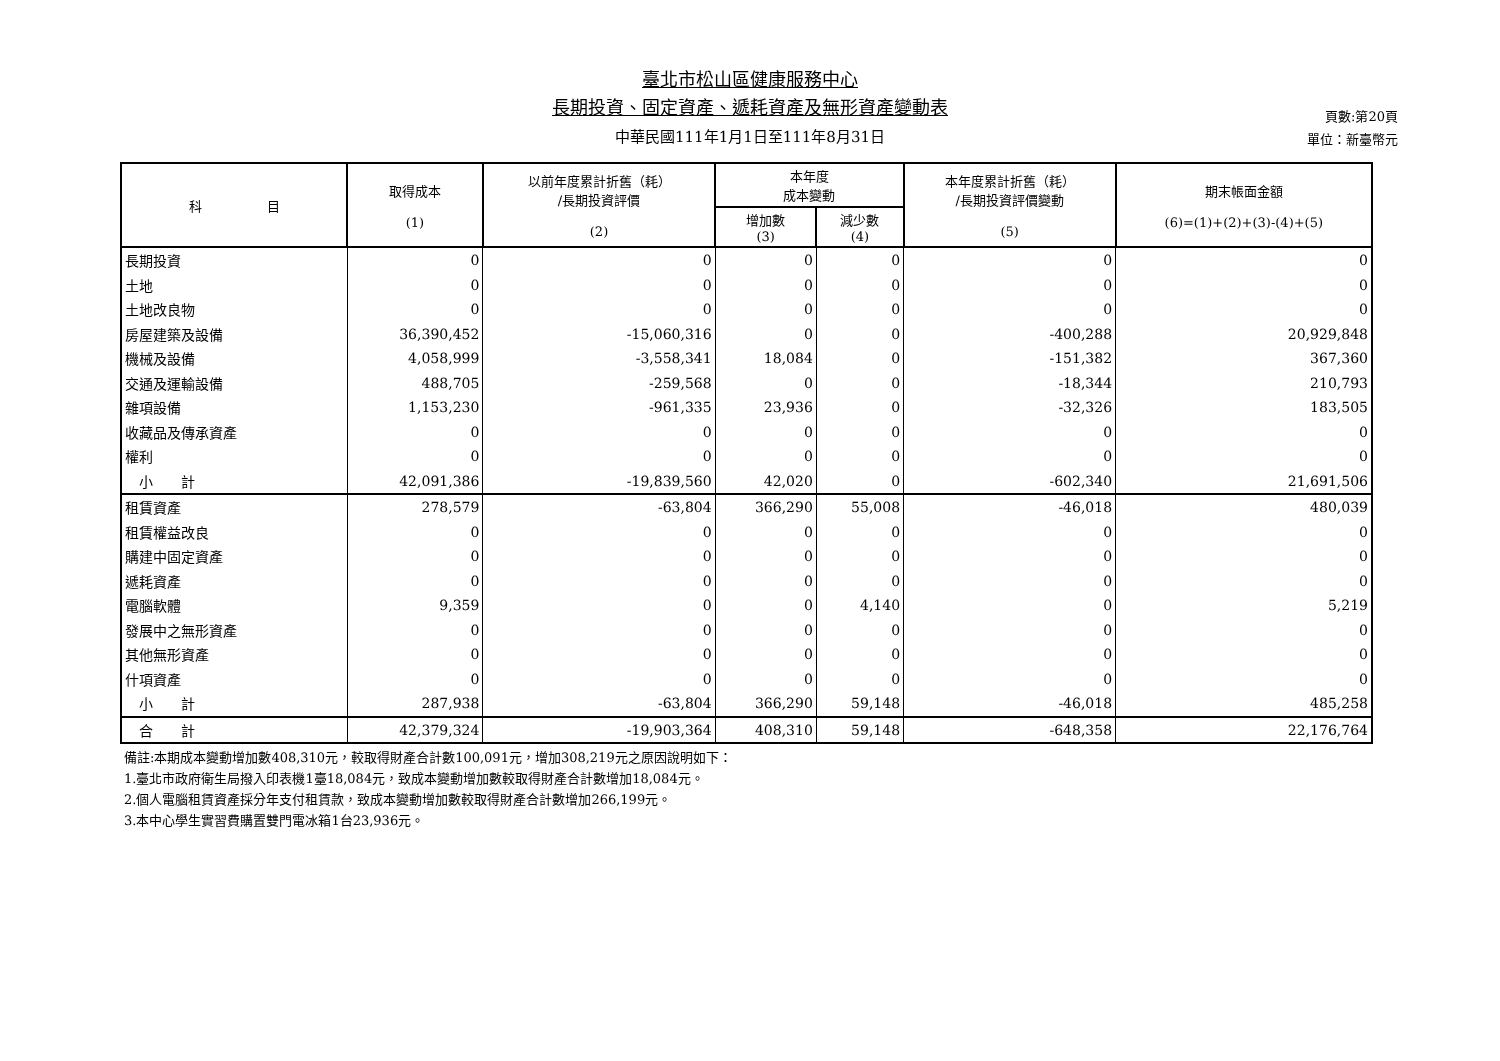臺北市松山區健康服務中心
長期投資、固定資產、遞耗資產及無形資產變動表
中華民國111年1月1日至111年8月31日
頁數:第20頁
單位：新臺幣元
| 科 目 | 取得成本 (1) | 以前年度累計折舊（耗） /長期投資評價 (2) | 本年度 成本變動 | | 本年度累計折舊（耗） /長期投資評價變動 (5) | 期末帳面金額 (6)=(1)+(2)+(3)-(4)+(5) |
| --- | --- | --- | --- | --- | --- | --- |
| | | | 增加數 (3) | 減少數 (4) | | |
| 長期投資 | 0 | 0 | 0 | 0 | 0 | 0 |
| 土地 | 0 | 0 | 0 | 0 | 0 | 0 |
| 土地改良物 | 0 | 0 | 0 | 0 | 0 | 0 |
| 房屋建築及設備 | 36,390,452 | -15,060,316 | 0 | 0 | -400,288 | 20,929,848 |
| 機械及設備 | 4,058,999 | -3,558,341 | 18,084 | 0 | -151,382 | 367,360 |
| 交通及運輸設備 | 488,705 | -259,568 | 0 | 0 | -18,344 | 210,793 |
| 雜項設備 | 1,153,230 | -961,335 | 23,936 | 0 | -32,326 | 183,505 |
| 收藏品及傳承資產 | 0 | 0 | 0 | 0 | 0 | 0 |
| 權利 | 0 | 0 | 0 | 0 | 0 | 0 |
| 小 計 | 42,091,386 | -19,839,560 | 42,020 | 0 | -602,340 | 21,691,506 |
| 租賃資產 | 278,579 | -63,804 | 366,290 | 55,008 | -46,018 | 480,039 |
| 租賃權益改良 | 0 | 0 | 0 | 0 | 0 | 0 |
| 購建中固定資產 | 0 | 0 | 0 | 0 | 0 | 0 |
| 遞耗資產 | 0 | 0 | 0 | 0 | 0 | 0 |
| 電腦軟體 | 9,359 | 0 | 0 | 4,140 | 0 | 5,219 |
| 發展中之無形資產 | 0 | 0 | 0 | 0 | 0 | 0 |
| 其他無形資產 | 0 | 0 | 0 | 0 | 0 | 0 |
| 什項資產 | 0 | 0 | 0 | 0 | 0 | 0 |
| 小 計 | 287,938 | -63,804 | 366,290 | 59,148 | -46,018 | 485,258 |
| 合 計 | 42,379,324 | -19,903,364 | 408,310 | 59,148 | -648,358 | 22,176,764 |
備註:本期成本變動增加數408,310元，較取得財產合計數100,091元，增加308,219元之原因說明如下：
1.臺北市政府衛生局撥入印表機1臺18,084元，致成本變動增加數較取得財產合計數增加18,084元。
2.個人電腦租賃資產採分年支付租賃款，致成本變動增加數較取得財產合計數增加266,199元。
3.本中心學生實習費購置雙門電冰箱1台23,936元。